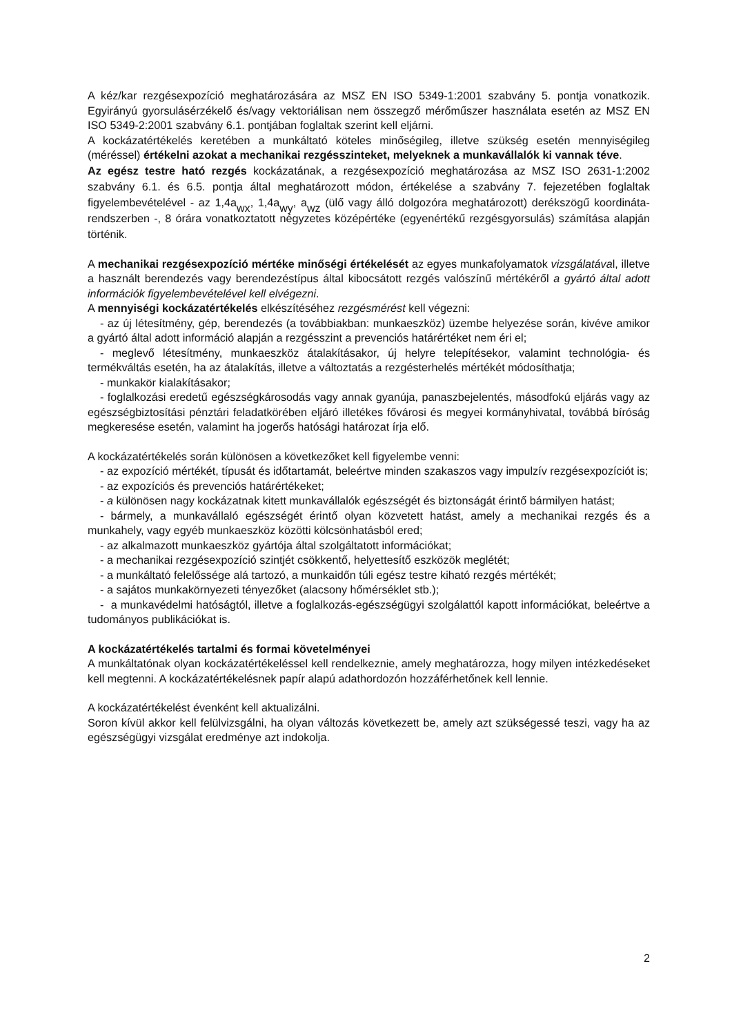A kéz/kar rezgésexpozíció meghatározására az MSZ EN ISO 5349-1:2001 szabvány 5. pontja vonatkozik. Egyirányú gyorsulásérzékelő és/vagy vektoriálisan nem összegző mérőműszer használata esetén az MSZ EN ISO 5349-2:2001 szabvány 6.1. pontjában foglaltak szerint kell eljárni.
A kockázatértékelés keretében a munkáltató köteles minőségileg, illetve szükség esetén mennyiségileg (méréssel) értékelni azokat a mechanikai rezgésszinteket, melyeknek a munkavállalók ki vannak téve.
Az egész testre ható rezgés kockázatának, a rezgésexpozíció meghatározása az MSZ ISO 2631-1:2002 szabvány 6.1. és 6.5. pontja által meghatározott módon, értékelése a szabvány 7. fejezetében foglaltak figyelembevételével - az 1,4a<sub>wx</sub>, 1,4a<sub>wy</sub>, a<sub>wz</sub> (ülő vagy álló dolgozóra meghatározott) derékszögű koordináta-rendszerben -, 8 órára vonatkoztatott négyzetes középértéke (egyenértékű rezgésgyorsulás) számítása alapján történik.
A mechanikai rezgésexpozíció mértéke minőségi értékelését az egyes munkafolyamatok vizsgálatával, illetve a használt berendezés vagy berendezéstípus által kibocsátott rezgés valószínű mértékéről a gyártó által adott információk figyelembevételével kell elvégezni.
A mennyiségi kockázatértékelés elkészítéséhez rezgésmérést kell végezni:
- az új létesítmény, gép, berendezés (a továbbiakban: munkaeszköz) üzembe helyezése során, kivéve amikor a gyártó által adott információ alapján a rezgésszint a prevenciós határértéket nem éri el;
- meglevő létesítmény, munkaeszköz átalakításakor, új helyre telepítésekor, valamint technológia- és termékváltás esetén, ha az átalakítás, illetve a változtatás a rezgésterhelés mértékét módosíthatja;
- munkakör kialakításakor;
- foglalkozási eredetű egészségkárosodás vagy annak gyanúja, panaszbejelentés, másodfokú eljárás vagy az egészségbiztosítási pénztári feladatkörében eljáró illetékes fővárosi és megyei kormányhivatal, továbbá bíróság megkeresése esetén, valamint ha jogerős hatósági határozat írja elő.
A kockázatértékelés során különösen a következőket kell figyelembe venni:
- az expozíció mértékét, típusát és időtartamát, beleértve minden szakaszos vagy impulzív rezgésexpozíciót is;
- az expozíciós és prevenciós határértékeket;
- a különösen nagy kockázatnak kitett munkavállalók egészségét és biztonságát érintő bármilyen hatást;
- bármely, a munkavállaló egészségét érintő olyan közvetett hatást, amely a mechanikai rezgés és a munkahely, vagy egyéb munkaeszköz közötti kölcsönhatásból ered;
- az alkalmazott munkaeszköz gyártója által szolgáltatott információkat;
- a mechanikai rezgésexpozíció szintjét csökkentő, helyettesítő eszközök meglétét;
- a munkáltató felelőssége alá tartozó, a munkaidőn túli egész testre kiható rezgés mértékét;
- a sajátos munkakörnyezeti tényezőket (alacsony hőmérséklet stb.);
- a munkavédelmi hatóságtól, illetve a foglalkozás-egészségügyi szolgálattól kapott információkat, beleértve a tudományos publikációkat is.
A kockázatértékelés tartalmi és formai követelményei
A munkáltatónak olyan kockázatértékeléssel kell rendelkeznie, amely meghatározza, hogy milyen intézkedéseket kell megtenni. A kockázatértékelésnek papír alapú adathordozón hozzáférhetőnek kell lennie.
A kockázatértékelést évenként kell aktualizálni.
Soron kívül akkor kell felülvizsgálni, ha olyan változás következett be, amely azt szükségessé teszi, vagy ha az egészségügyi vizsgálat eredménye azt indokolja.
2